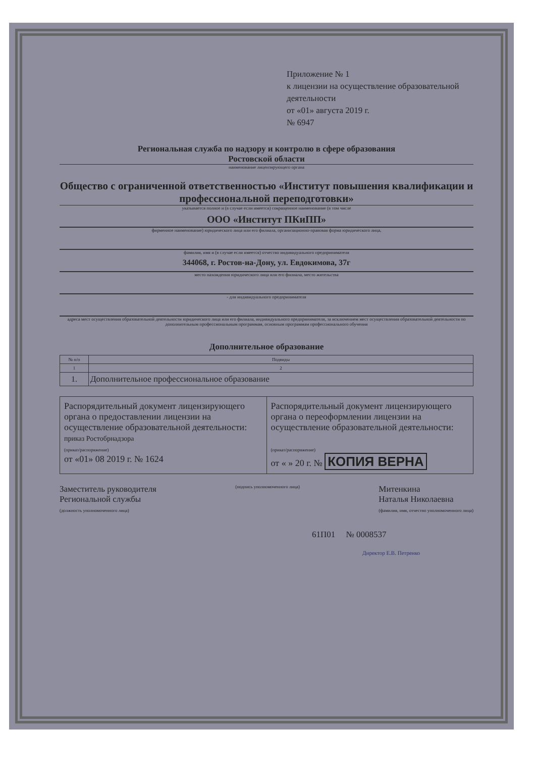Приложение № 1
к лицензии на осуществление образовательной деятельности
от «01» августа 2019 г.
№ 6947
Региональная служба по надзору и контролю в сфере образования
Ростовской области
наименование лицензирующего органа
Общество с ограниченной ответственностью «Институт повышения квалификации и профессиональной переподготовки»
указывается полное и (в случае если имеется) сокращенное наименование (в том числе
ООО «Институт ПКиПП»
фирменное наименование) юридического лица или его филиала, организационно-правовая форма юридического лица,
фамилия, имя и (в случае если имеется) отчество индивидуального предпринимателя
344068, г. Ростов-на-Дону, ул. Евдокимова, 37г
место нахождения юридического лица или его филиала, место жительства
- для индивидуального предпринимателя
адреса мест осуществления образовательной деятельности юридического лица или его филиала, индивидуального предпринимателя, за исключением мест осуществления образовательной деятельности по дополнительным профессиональным программам, основным программам профессионального обучения
Дополнительное образование
| № п/п | Подвиды |
| --- | --- |
| 1 | 2 |
| 1. | Дополнительное профессиональное образование |
Распорядительный документ лицензирующего органа о предоставлении лицензии на осуществление образовательной деятельности:
приказ Ростобрнадзора
(приказ/распоряжение)
от «01» 08 2019 г. № 1624
Распорядительный документ лицензирующего органа о переоформлении лицензии на осуществление образовательной деятельности:
(приказ/распоряжение)
от « » 20 г. № КОПИЯ ВЕРНА
Заместитель руководителя
Региональной службы
(должность уполномоченного лица)
(подпись уполномоченного лица)
Митенкина
Наталья Николаевна
(фамилия, имя, отчество уполномоченного лица)
61П01 № 0008537
Директор Е.В. Петренко